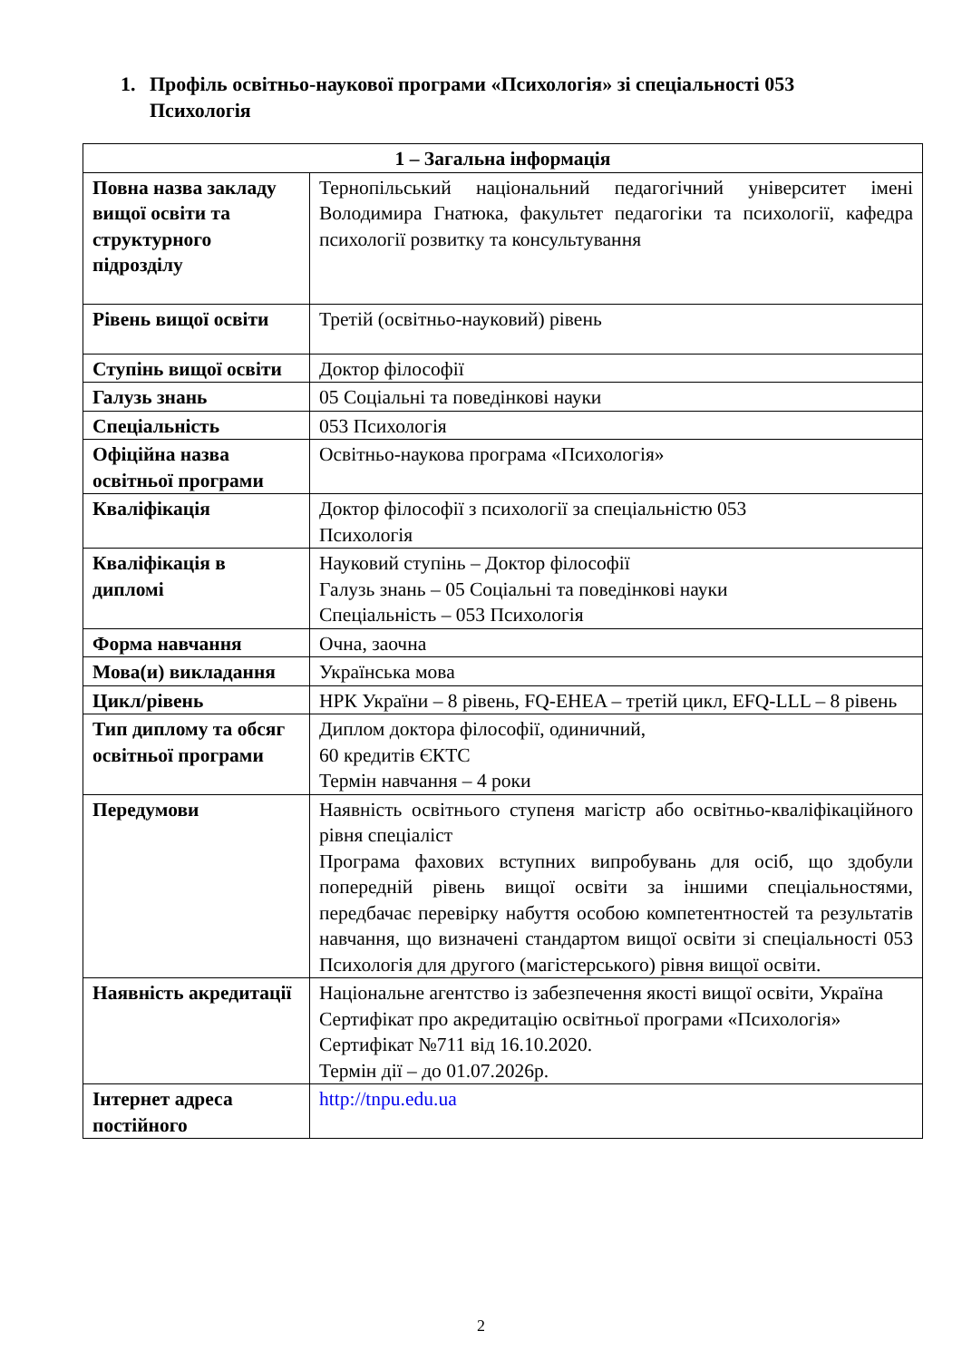1. Профіль освітньо-наукової програми «Психологія» зі спеціальності 053
Психологія
| 1 – Загальна інформація | |
| --- | --- |
| Повна назва закладу вищої освіти та структурного підрозділу | Тернопільський національний педагогічний університет імені Володимира Гнатюка, факультет педагогіки та психології, кафедра психології розвитку та консультування |
| Рівень вищої освіти | Третій (освітньо-науковий) рівень |
| Ступінь вищої освіти | Доктор філософії |
| Галузь знань | 05 Соціальні та поведінкові науки |
| Спеціальність | 053 Психологія |
| Офіційна назва освітньої програми | Освітньо-наукова програма «Психологія» |
| Кваліфікація | Доктор філософії з психології за спеціальністю 053 Психологія |
| Кваліфікація в дипломі | Науковий ступінь – Доктор філософії Галузь знань – 05 Соціальні та поведінкові науки Спеціальність – 053 Психологія |
| Форма навчання | Очна, заочна |
| Мова(и) викладання | Українська мова |
| Цикл/рівень | НРК України – 8 рівень, FQ-EHEA – третій цикл, EFQ-LLL – 8 рівень |
| Тип диплому та обсяг освітньої програми | Диплом доктора філософії, одиничний, 60 кредитів ЄКТС Термін навчання – 4 роки |
| Передумови | Наявність освітнього ступеня магістр або освітньо-кваліфікаційного рівня спеціаліст Програма фахових вступних випробувань для осіб, що здобули попередній рівень вищої освіти за іншими спеціальностями, передбачає перевірку набуття особою компетентностей та результатів навчання, що визначені стандартом вищої освіти зі спеціальності 053 Психологія для другого (магістерського) рівня вищої освіти. |
| Наявність акредитації | Національне агентство із забезпечення якості вищої освіти, Україна Сертифікат про акредитацію освітньої програми «Психологія» Сертифікат №711 від 16.10.2020. Термін дії – до 01.07.2026р. |
| Інтернет адреса постійного | http://tnpu.edu.ua |
2